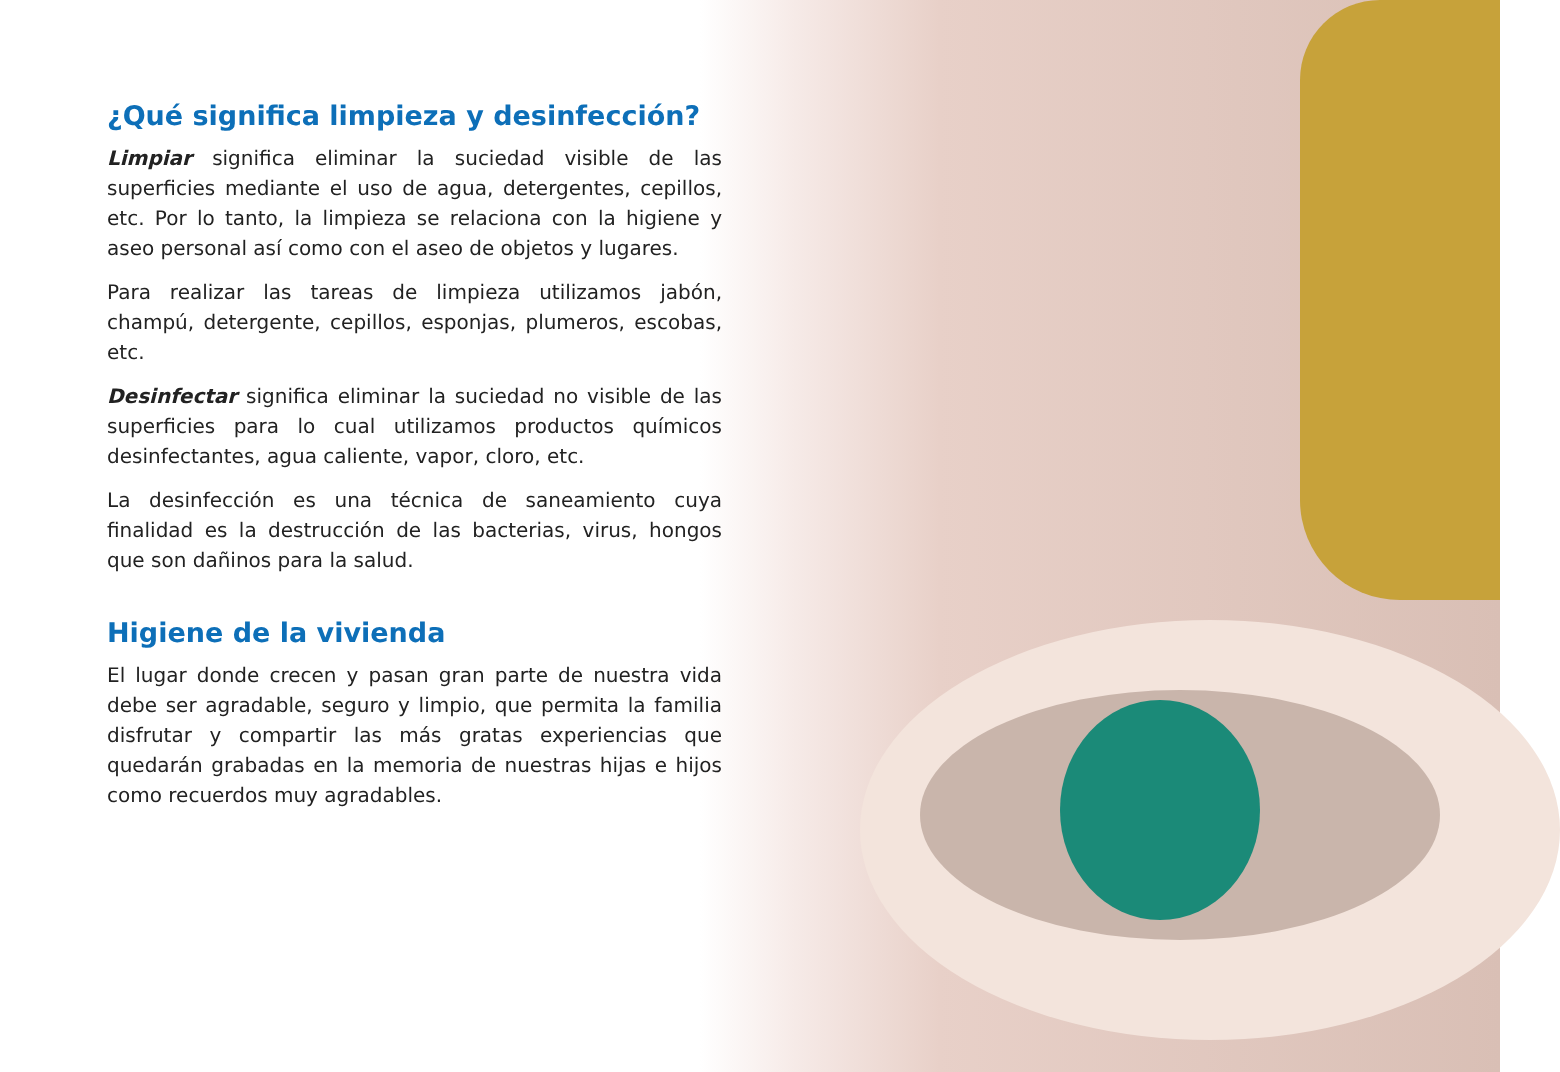¿Qué significa limpieza y desinfección?
Limpiar significa eliminar la suciedad visible de las superficies mediante el uso de agua, detergentes, cepillos, etc. Por lo tanto, la limpieza se relaciona con la higiene y aseo personal así como con el aseo de objetos y lugares.
Para realizar las tareas de limpieza utilizamos jabón, champú, detergente, cepillos, esponjas, plumeros, escobas, etc.
Desinfectar significa eliminar la suciedad no visible de las superficies para lo cual utilizamos productos químicos desinfectantes, agua caliente, vapor, cloro, etc.
La desinfección es una técnica de saneamiento cuya finalidad es la destrucción de las bacterias, virus, hongos que son dañinos para la salud.
Higiene de la vivienda
El lugar donde crecen y pasan gran parte de nuestra vida debe ser agradable, seguro y limpio, que permita la familia disfrutar y compartir las más gratas experiencias que quedarán grabadas en la memoria de nuestras hijas e hijos como recuerdos muy agradables.